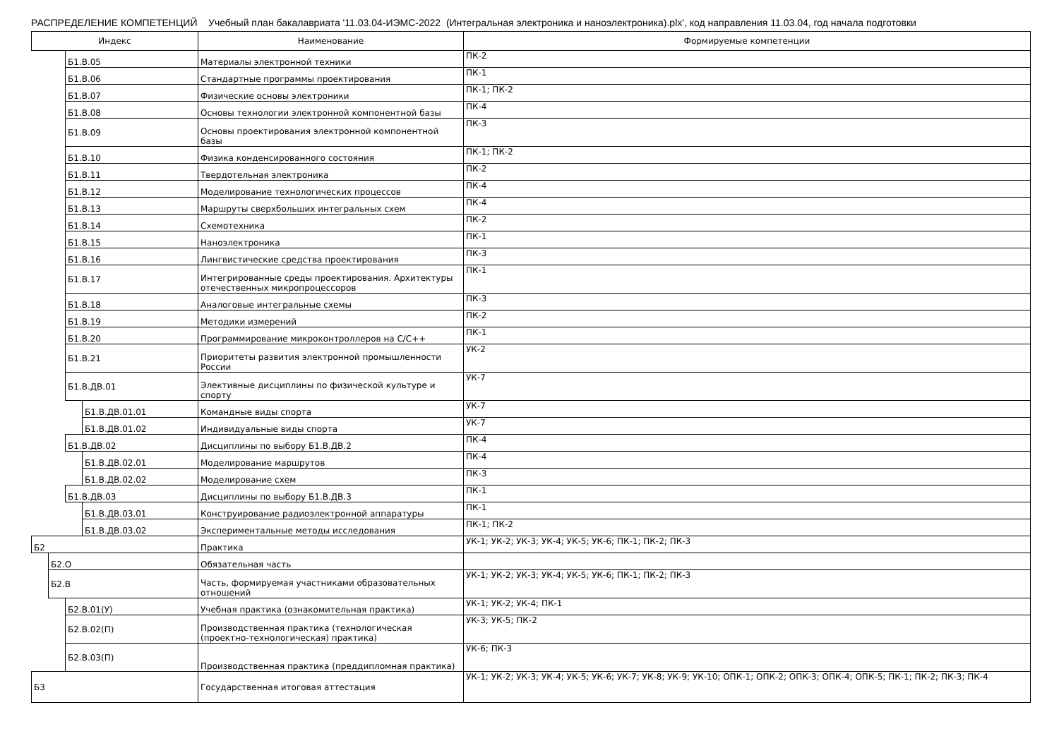РАСПРЕДЕЛЕНИЕ КОМПЕТЕНЦИЙ Учебный план бакалавриата '11.03.04-ИЭМС-2022 (Интегральная электроника и наноэлектроника).plx', код направления 11.03.04, год начала подготовки
| Индекс | | | | Наименование | Формируемые компетенции |
| --- | --- | --- | --- | --- | --- |
| | | Б1.В.05 | | Материалы электронной техники | ПК-2 |
| | | Б1.В.06 | | Стандартные программы проектирования | ПК-1 |
| | | Б1.В.07 | | Физические основы электроники | ПК-1; ПК-2 |
| | | Б1.В.08 | | Основы технологии электронной компонентной базы | ПК-4 |
| | | Б1.В.09 | | Основы проектирования электронной компонентной базы | ПК-3 |
| | | Б1.В.10 | | Физика конденсированного состояния | ПК-1; ПК-2 |
| | | Б1.В.11 | | Твердотельная электроника | ПК-2 |
| | | Б1.В.12 | | Моделирование технологических процессов | ПК-4 |
| | | Б1.В.13 | | Маршруты сверхбольших интегральных схем | ПК-4 |
| | | Б1.В.14 | | Схемотехника | ПК-2 |
| | | Б1.В.15 | | Наноэлектроника | ПК-1 |
| | | Б1.В.16 | | Лингвистические средства проектирования | ПК-3 |
| | | Б1.В.17 | | Интегрированные среды проектирования. Архитектуры отечественных микропроцессоров | ПК-1 |
| | | Б1.В.18 | | Аналоговые интегральные схемы | ПК-3 |
| | | Б1.В.19 | | Методики измерений | ПК-2 |
| | | Б1.В.20 | | Программирование микроконтроллеров на C/C++ | ПК-1 |
| | | Б1.В.21 | | Приоритеты развития электронной промышленности России | УК-2 |
| | | Б1.В.ДВ.01 | | Элективные дисциплины по физической культуре и спорту | УК-7 |
| | | | Б1.В.ДВ.01.01 | Командные виды спорта | УК-7 |
| | | | Б1.В.ДВ.01.02 | Индивидуальные виды спорта | УК-7 |
| | | Б1.В.ДВ.02 | | Дисциплины по выбору Б1.В.ДВ.2 | ПК-4 |
| | | | Б1.В.ДВ.02.01 | Моделирование маршрутов | ПК-4 |
| | | | Б1.В.ДВ.02.02 | Моделирование схем | ПК-3 |
| | | Б1.В.ДВ.03 | | Дисциплины по выбору Б1.В.ДВ.3 | ПК-1 |
| | | | Б1.В.ДВ.03.01 | Конструирование радиоэлектронной аппаратуры | ПК-1 |
| | | | Б1.В.ДВ.03.02 | Экспериментальные методы исследования | ПК-1; ПК-2 |
| Б2 | | | | Практика | УК-1; УК-2; УК-3; УК-4; УК-5; УК-6; ПК-1; ПК-2; ПК-3 |
| | Б2.О | | | Обязательная часть | |
| | Б2.В | | | Часть, формируемая участниками образовательных отношений | УК-1; УК-2; УК-3; УК-4; УК-5; УК-6; ПК-1; ПК-2; ПК-3 |
| | | Б2.В.01(У) | | Учебная практика (ознакомительная практика) | УК-1; УК-2; УК-4; ПК-1 |
| | | Б2.В.02(П) | | Производственная практика (технологическая (проектно-технологическая) практика) | УК-3; УК-5; ПК-2 |
| | | Б2.В.03(П) | | Производственная практика (преддипломная практика) | УК-6; ПК-3 |
| Б3 | | | | Государственная итоговая аттестация | УК-1; УК-2; УК-3; УК-4; УК-5; УК-6; УК-7; УК-8; УК-9; УК-10; ОПК-1; ОПК-2; ОПК-3; ОПК-4; ОПК-5; ПК-1; ПК-2; ПК-3; ПК-4 |